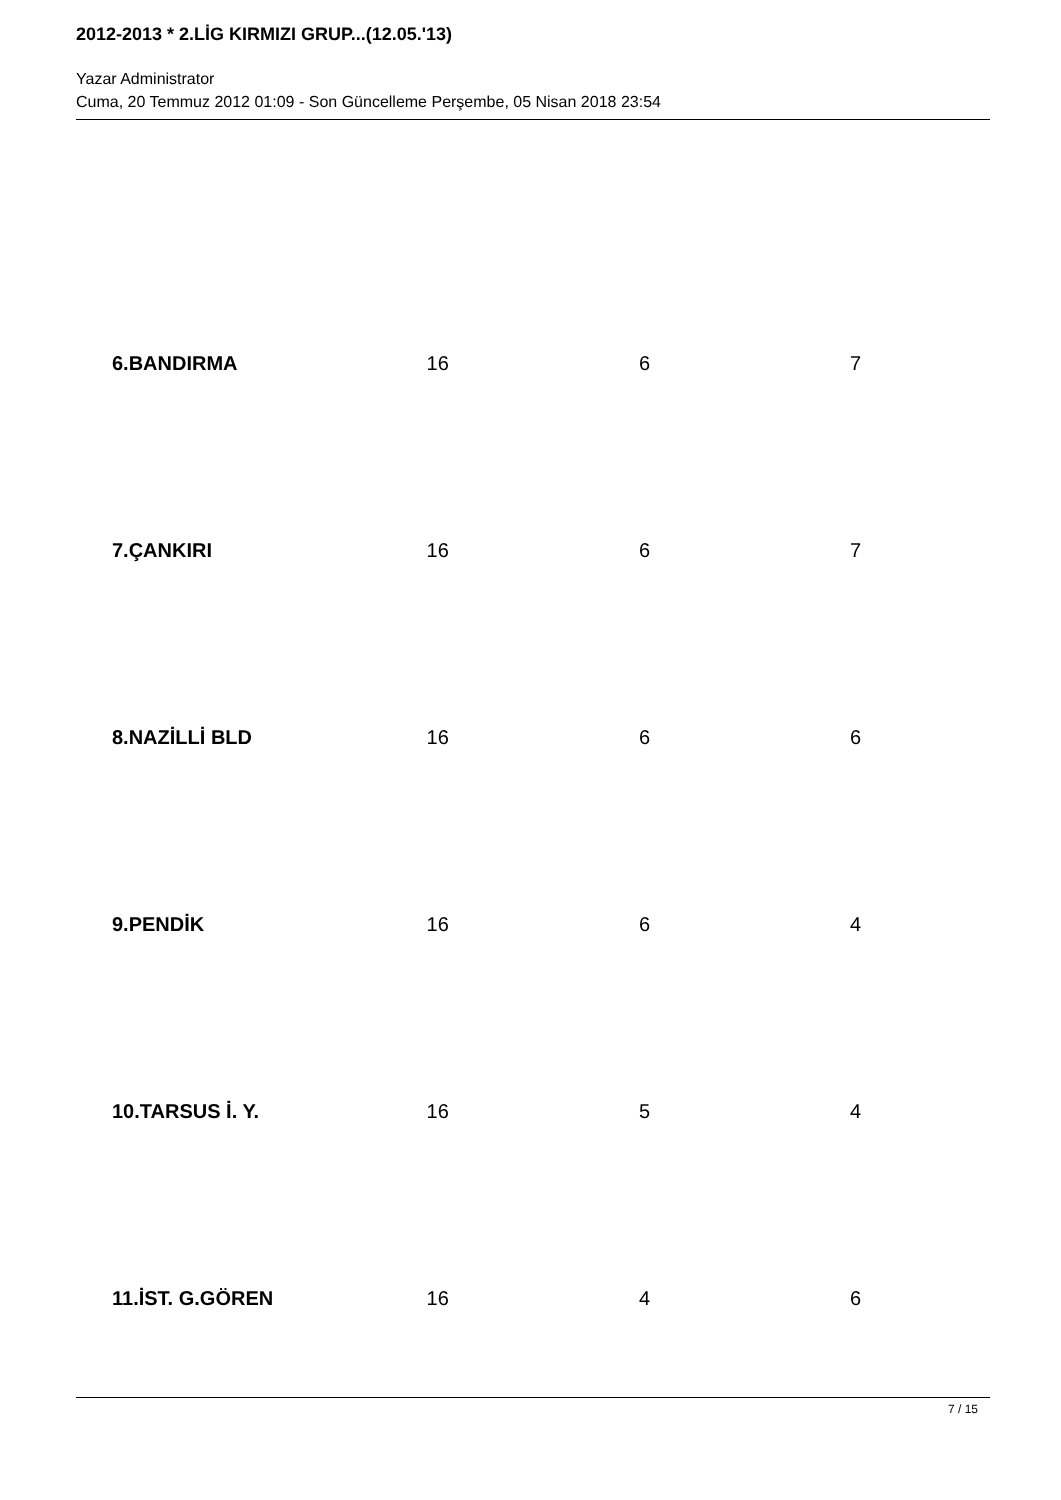2012-2013 * 2.LİG KIRMIZI GRUP...(12.05.'13)
Yazar Administrator
Cuma, 20 Temmuz 2012 01:09 - Son Güncelleme Perşembe, 05 Nisan 2018 23:54
| 6.BANDIRMA | 16 | 6 | 7 |
| 7.ÇANKIRI | 16 | 6 | 7 |
| 8.NAZİLLİ BLD | 16 | 6 | 6 |
| 9.PENDİK | 16 | 6 | 4 |
| 10.TARSUS İ. Y. | 16 | 5 | 4 |
| 11.İST. G.GÖREN | 16 | 4 | 6 |
7 / 15